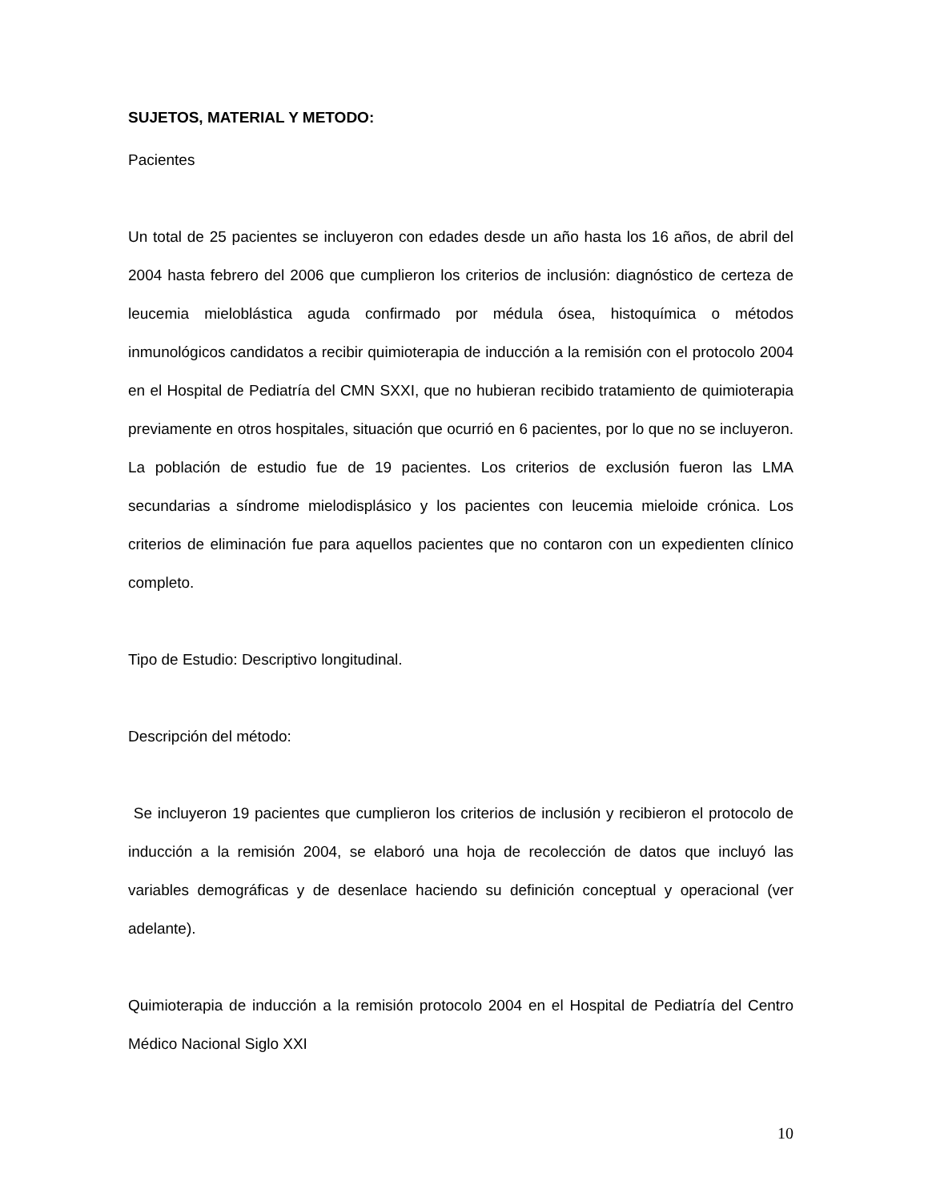SUJETOS, MATERIAL Y METODO:
Pacientes
Un total de 25 pacientes se incluyeron con edades desde un año hasta los 16 años, de abril del 2004 hasta febrero del 2006 que cumplieron los criterios de inclusión: diagnóstico de certeza de leucemia mieloblástica aguda confirmado por médula ósea, histoquímica o métodos inmunológicos candidatos a recibir quimioterapia de inducción a la remisión con el protocolo 2004 en el Hospital de Pediatría del CMN SXXI, que no hubieran recibido tratamiento de quimioterapia previamente en otros hospitales, situación que ocurrió en 6 pacientes, por lo que no se incluyeron. La población de estudio fue de 19 pacientes. Los criterios de exclusión fueron las LMA secundarias a síndrome mielodisplásico y los pacientes con leucemia mieloide crónica. Los criterios de eliminación fue para aquellos pacientes que no contaron con un expedienten clínico completo.
Tipo de Estudio: Descriptivo longitudinal.
Descripción del método:
Se incluyeron 19 pacientes que cumplieron los criterios de inclusión y recibieron el protocolo de inducción a la remisión 2004, se elaboró una hoja de recolección de datos que incluyó las variables demográficas y de desenlace haciendo su definición conceptual y operacional (ver adelante).
Quimioterapia de inducción a la remisión protocolo 2004 en el Hospital de Pediatría del Centro Médico Nacional Siglo XXI
10